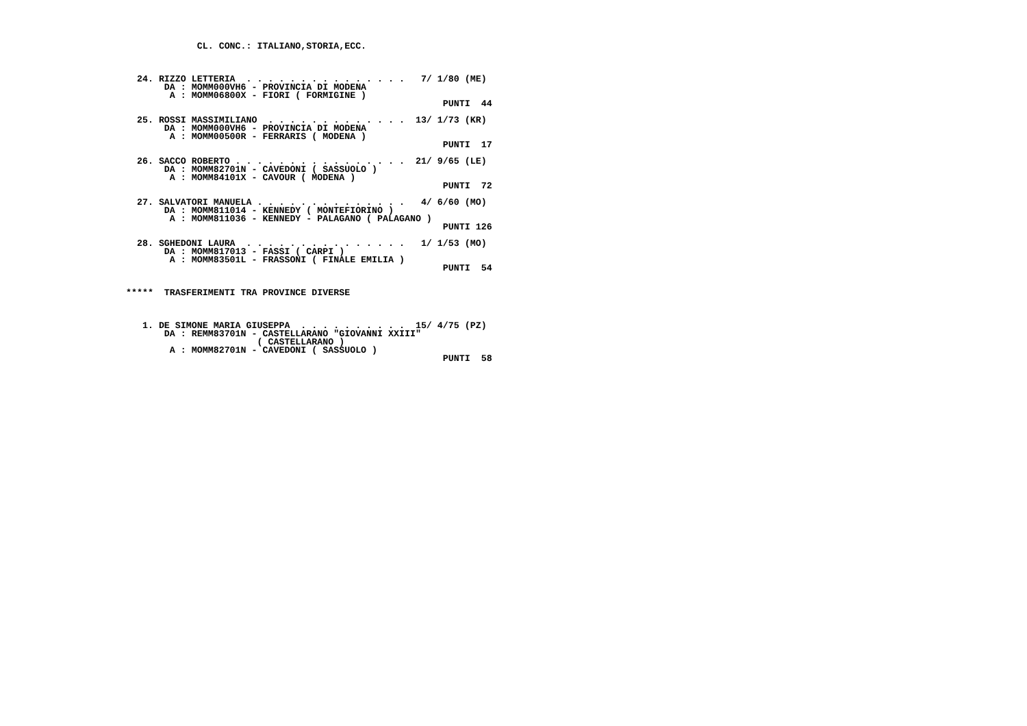CL. CONC.: ITALIANO,STORIA,ECC.



  24. RIZZO LETTERIA  . . . . . . . . . . . . . . .   7/ 1/80 (ME)
       DA : MOMM000VH6 - PROVINCIA DI MODENA
        A : MOMM06800X - FIORI ( FORMIGINE )
                                                          PUNTI  44

  25. ROSSI MASSIMILIANO  . . . . . . . . . . . . .  13/ 1/73 (KR)
       DA : MOMM000VH6 - PROVINCIA DI MODENA
        A : MOMM00500R - FERRARIS ( MODENA )
                                                          PUNTI  17

  26. SACCO ROBERTO . . . . . . . . . . . . . . . .  21/ 9/65 (LE)
       DA : MOMM82701N - CAVEDONI ( SASSUOLO )
        A : MOMM84101X - CAVOUR ( MODENA )
                                                          PUNTI  72

  27. SALVATORI MANUELA . . . . . . . . . . . . . .   4/ 6/60 (MO)
       DA : MOMM811014 - KENNEDY ( MONTEFIORINO )
        A : MOMM811036 - KENNEDY - PALAGANO ( PALAGANO )
                                                          PUNTI 126

  28. SGHEDONI LAURA  . . . . . . . . . . . . . . .   1/ 1/53 (MO)
       DA : MOMM817013 - FASSI ( CARPI )
        A : MOMM83501L - FRASSONI ( FINALE EMILIA )
                                                          PUNTI  54


*****  TRASFERIMENTI TRA PROVINCE DIVERSE



   1. DE SIMONE MARIA GIUSEPPA  . . . . . . . . . .  15/ 4/75 (PZ)
       DA : REMM83701N - CASTELLARANO "GIOVANNI XXIII"
                        ( CASTELLARANO )
        A : MOMM82701N - CAVEDONI ( SASSUOLO )
                                                          PUNTI  58